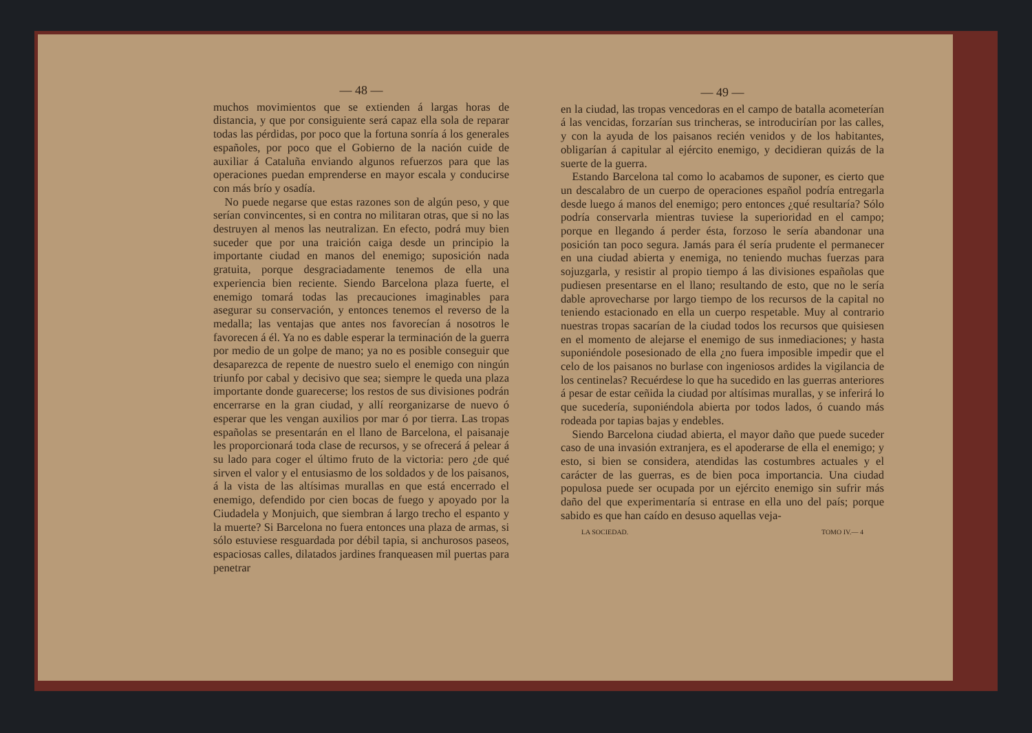— 48 —
muchos movimientos que se extienden á largas horas de distancia, y que por consiguiente será capaz ella sola de reparar todas las pérdidas, por poco que la fortuna sonría á los generales españoles, por poco que el Gobierno de la nación cuide de auxiliar á Cataluña enviando algunos refuerzos para que las operaciones puedan emprenderse en mayor escala y conducirse con más brío y osadía.
No puede negarse que estas razones son de algún peso, y que serían convincentes, si en contra no militaran otras, que si no las destruyen al menos las neutralizan. En efecto, podrá muy bien suceder que por una traición caiga desde un principio la importante ciudad en manos del enemigo; suposición nada gratuita, porque desgraciadamente tenemos de ella una experiencia bien reciente. Siendo Barcelona plaza fuerte, el enemigo tomará todas las precauciones imaginables para asegurar su conservación, y entonces tenemos el reverso de la medalla; las ventajas que antes nos favorecían á nosotros le favorecen á él. Ya no es dable esperar la terminación de la guerra por medio de un golpe de mano; ya no es posible conseguir que desaparezca de repente de nuestro suelo el enemigo con ningún triunfo por cabal y decisivo que sea; siempre le queda una plaza importante donde guarecerse; los restos de sus divisiones podrán encerrarse en la gran ciudad, y allí reorganizarse de nuevo ó esperar que les vengan auxilios por mar ó por tierra. Las tropas españolas se presentarán en el llano de Barcelona, el paisanaje les proporcionará toda clase de recursos, y se ofrecerá á pelear á su lado para coger el último fruto de la victoria: pero ¿de qué sirven el valor y el entusiasmo de los soldados y de los paisanos, á la vista de las altísimas murallas en que está encerrado el enemigo, defendido por cien bocas de fuego y apoyado por la Ciudadela y Monjuich, que siembran á largo trecho el espanto y la muerte? Si Barcelona no fuera entonces una plaza de armas, si sólo estuviese resguardada por débil tapia, si anchurosos paseos, espaciosas calles, dilatados jardines franqueasen mil puertas para penetrar
— 49 —
en la ciudad, las tropas vencedoras en el campo de batalla acometerían á las vencidas, forzarían sus trincheras, se introducirían por las calles, y con la ayuda de los paisanos recién venidos y de los habitantes, obligarían á capitular al ejército enemigo, y decidieran quizás de la suerte de la guerra.
Estando Barcelona tal como lo acabamos de suponer, es cierto que un descalabro de un cuerpo de operaciones español podría entregarla desde luego á manos del enemigo; pero entonces ¿qué resultaría? Sólo podría conservarla mientras tuviese la superioridad en el campo; porque en llegando á perder ésta, forzoso le sería abandonar una posición tan poco segura. Jamás para él sería prudente el permanecer en una ciudad abierta y enemiga, no teniendo muchas fuerzas para sojuzgarla, y resistir al propio tiempo á las divisiones españolas que pudiesen presentarse en el llano; resultando de esto, que no le sería dable aprovecharse por largo tiempo de los recursos de la capital no teniendo estacionado en ella un cuerpo respetable. Muy al contrario nuestras tropas sacarían de la ciudad todos los recursos que quisiesen en el momento de alejarse el enemigo de sus inmediaciones; y hasta suponiéndole posesionado de ella ¿no fuera imposible impedir que el celo de los paisanos no burlase con ingeniosos ardides la vigilancia de los centinelas? Recuérdese lo que ha sucedido en las guerras anteriores á pesar de estar ceñida la ciudad por altísimas murallas, y se inferirá lo que sucedería, suponiéndola abierta por todos lados, ó cuando más rodeada por tapias bajas y endebles.
Siendo Barcelona ciudad abierta, el mayor daño que puede suceder caso de una invasión extranjera, es el apoderarse de ella el enemigo; y esto, si bien se considera, atendidas las costumbres actuales y el carácter de las guerras, es de bien poca importancia. Una ciudad populosa puede ser ocupada por un ejército enemigo sin sufrir más daño del que experimentaría si entrase en ella uno del país; porque sabido es que han caído en desuso aquellas veja-
LA SOCIEDAD. TOMO IV.— 4